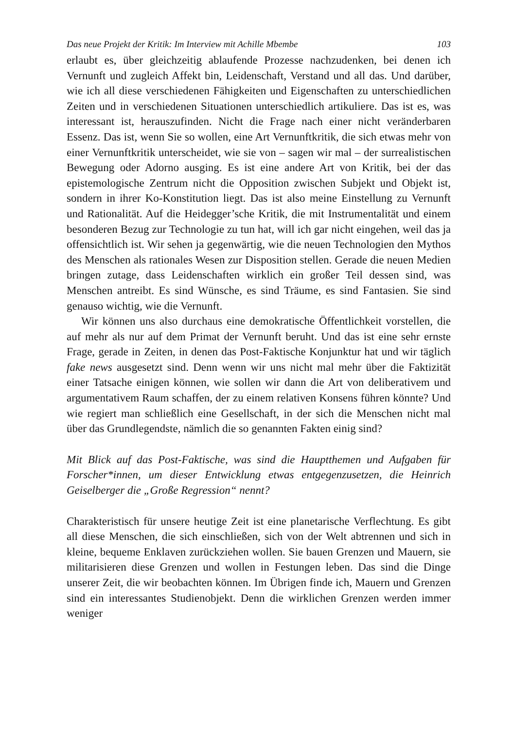Das neue Projekt der Kritik: Im Interview mit Achille Mbembe 103
erlaubt es, über gleichzeitig ablaufende Prozesse nachzudenken, bei denen ich Vernunft und zugleich Affekt bin, Leidenschaft, Verstand und all das. Und darüber, wie ich all diese verschiedenen Fähigkeiten und Eigenschaften zu unterschiedlichen Zeiten und in verschiedenen Situationen unterschiedlich artikuliere. Das ist es, was interessant ist, herauszufinden. Nicht die Frage nach einer nicht veränderbaren Essenz. Das ist, wenn Sie so wollen, eine Art Vernunftkritik, die sich etwas mehr von einer Vernunftkritik unterscheidet, wie sie von – sagen wir mal – der surrealistischen Bewegung oder Adorno ausging. Es ist eine andere Art von Kritik, bei der das epistemologische Zentrum nicht die Opposition zwischen Subjekt und Objekt ist, sondern in ihrer Ko-Konstitution liegt. Das ist also meine Einstellung zu Vernunft und Rationalität. Auf die Heidegger’sche Kritik, die mit Instrumentalität und einem besonderen Bezug zur Technologie zu tun hat, will ich gar nicht eingehen, weil das ja offensichtlich ist. Wir sehen ja gegenwärtig, wie die neuen Technologien den Mythos des Menschen als rationales Wesen zur Disposition stellen. Gerade die neuen Medien bringen zutage, dass Leidenschaften wirklich ein großer Teil dessen sind, was Menschen antreibt. Es sind Wünsche, es sind Träume, es sind Fantasien. Sie sind genauso wichtig, wie die Vernunft.
Wir können uns also durchaus eine demokratische Öffentlichkeit vorstellen, die auf mehr als nur auf dem Primat der Vernunft beruht. Und das ist eine sehr ernste Frage, gerade in Zeiten, in denen das Post-Faktische Konjunktur hat und wir täglich fake news ausgesetzt sind. Denn wenn wir uns nicht mal mehr über die Faktizität einer Tatsache einigen können, wie sollen wir dann die Art von deliberativem und argumentativem Raum schaffen, der zu einem relativen Konsens führen könnte? Und wie regiert man schließlich eine Gesellschaft, in der sich die Menschen nicht mal über das Grundlegendste, nämlich die so genannten Fakten einig sind?
Mit Blick auf das Post-Faktische, was sind die Hauptthemen und Aufgaben für Forscher*innen, um dieser Entwicklung etwas entgegenzusetzen, die Heinrich Geiselberger die „Große Regression“ nennt?
Charakteristisch für unsere heutige Zeit ist eine planetarische Verflechtung. Es gibt all diese Menschen, die sich einschließen, sich von der Welt abtrennen und sich in kleine, bequeme Enklaven zurückziehen wollen. Sie bauen Grenzen und Mauern, sie militarisieren diese Grenzen und wollen in Festungen leben. Das sind die Dinge unserer Zeit, die wir beobachten können. Im Übrigen finde ich, Mauern und Grenzen sind ein interessantes Studienobjekt. Denn die wirklichen Grenzen werden immer weniger